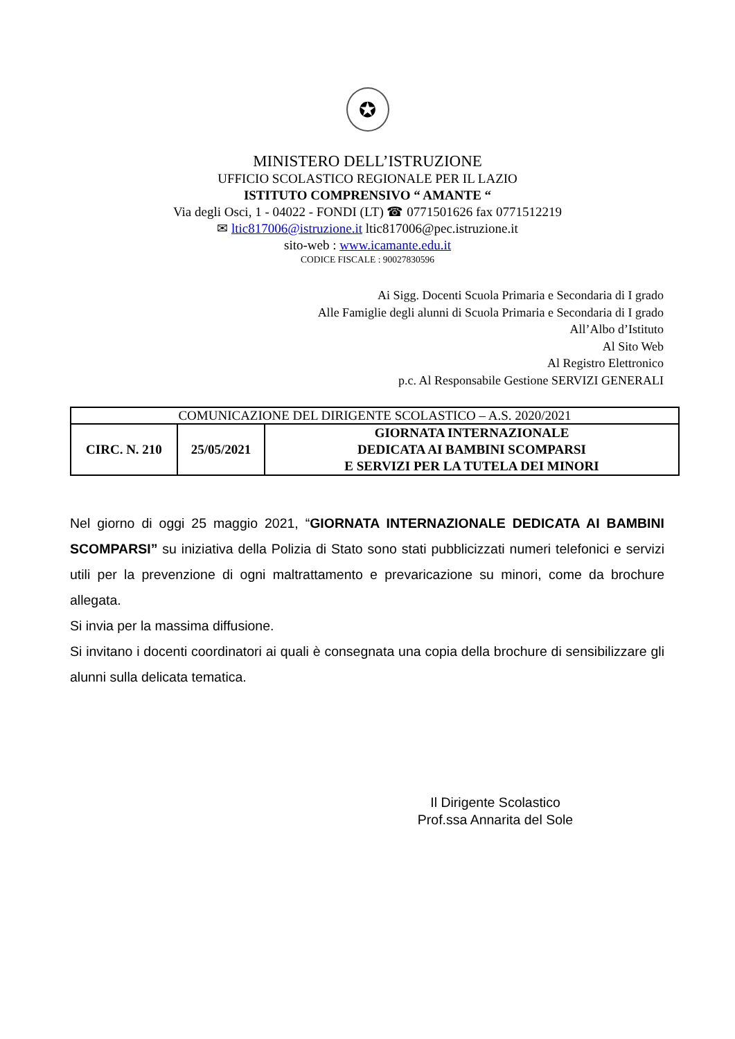✪
MINISTERO DELL’ISTRUZIONE
UFFICIO SCOLASTICO REGIONALE PER IL LAZIO
ISTITUTO COMPRENSIVO “ AMANTE “
Via degli Osci, 1 - 04022 - FONDI (LT) ☎ 0771501626 fax 0771512219
✉ ltic817006@istruzione.it ltic817006@pec.istruzione.it
sito-web : www.icamante.edu.it
CODICE FISCALE : 90027830596
Ai Sigg. Docenti Scuola Primaria e Secondaria di I grado
Alle Famiglie degli alunni di Scuola Primaria e Secondaria di I grado
All’Albo d’Istituto
Al Sito Web
Al Registro Elettronico
p.c. Al Responsabile Gestione SERVIZI GENERALI
| COMUNICAZIONE DEL DIRIGENTE SCOLASTICO – A.S. 2020/2021 | | |
| CIRC. N. 210 | 25/05/2021 | GIORNATA INTERNAZIONALE DEDICATA AI BAMBINI SCOMPARSI E SERVIZI PER LA TUTELA DEI MINORI |
Nel giorno di oggi 25 maggio 2021, “GIORNATA INTERNAZIONALE DEDICATA AI BAMBINI SCOMPARSI” su iniziativa della Polizia di Stato sono stati pubblicizzati numeri telefonici e servizi utili per la prevenzione di ogni maltrattamento e prevaricazione su minori, come da brochure allegata.
Si invia per la massima diffusione.
Si invitano i docenti coordinatori ai quali è consegnata una copia della brochure di sensibilizzare gli alunni sulla delicata tematica.
Il Dirigente Scolastico
Prof.ssa Annarita del Sole